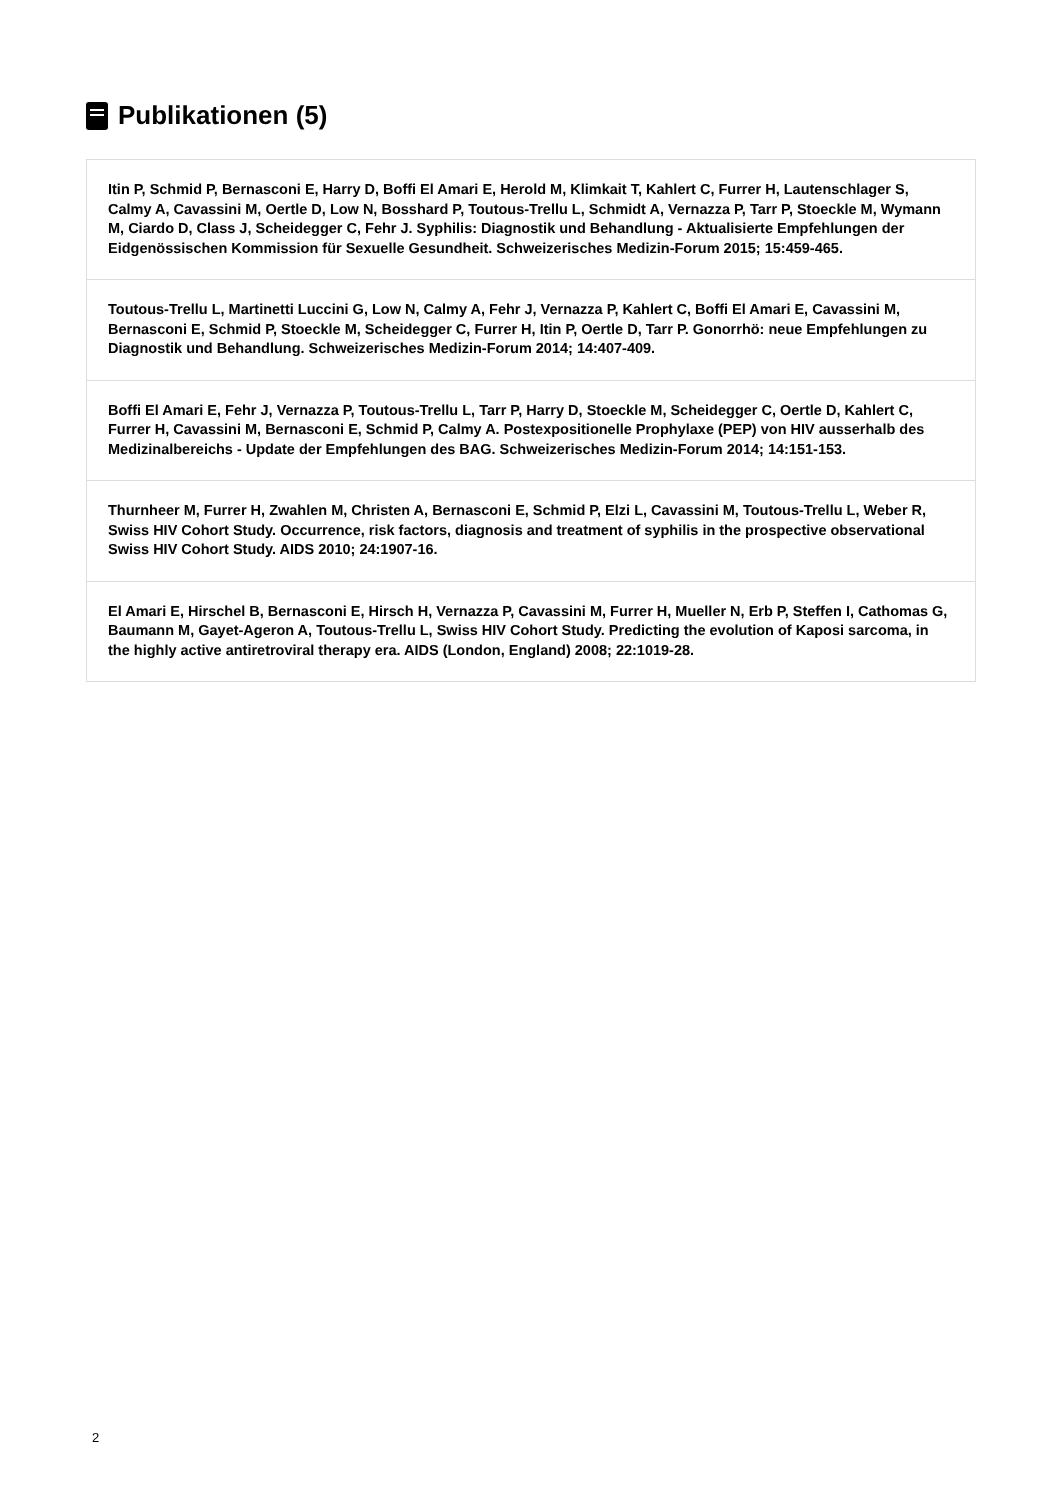Publikationen (5)
Itin P, Schmid P, Bernasconi E, Harry D, Boffi El Amari E, Herold M, Klimkait T, Kahlert C, Furrer H, Lautenschlager S, Calmy A, Cavassini M, Oertle D, Low N, Bosshard P, Toutous-Trellu L, Schmidt A, Vernazza P, Tarr P, Stoeckle M, Wymann M, Ciardo D, Class J, Scheidegger C, Fehr J. Syphilis: Diagnostik und Behandlung - Aktualisierte Empfehlungen der Eidgenössischen Kommission für Sexuelle Gesundheit. Schweizerisches Medizin-Forum 2015; 15:459-465.
Toutous-Trellu L, Martinetti Luccini G, Low N, Calmy A, Fehr J, Vernazza P, Kahlert C, Boffi El Amari E, Cavassini M, Bernasconi E, Schmid P, Stoeckle M, Scheidegger C, Furrer H, Itin P, Oertle D, Tarr P. Gonorrhö: neue Empfehlungen zu Diagnostik und Behandlung. Schweizerisches Medizin-Forum 2014; 14:407-409.
Boffi El Amari E, Fehr J, Vernazza P, Toutous-Trellu L, Tarr P, Harry D, Stoeckle M, Scheidegger C, Oertle D, Kahlert C, Furrer H, Cavassini M, Bernasconi E, Schmid P, Calmy A. Postexpositionelle Prophylaxe (PEP) von HIV ausserhalb des Medizinalbereichs - Update der Empfehlungen des BAG. Schweizerisches Medizin-Forum 2014; 14:151-153.
Thurnheer M, Furrer H, Zwahlen M, Christen A, Bernasconi E, Schmid P, Elzi L, Cavassini M, Toutous-Trellu L, Weber R, Swiss HIV Cohort Study. Occurrence, risk factors, diagnosis and treatment of syphilis in the prospective observational Swiss HIV Cohort Study. AIDS 2010; 24:1907-16.
El Amari E, Hirschel B, Bernasconi E, Hirsch H, Vernazza P, Cavassini M, Furrer H, Mueller N, Erb P, Steffen I, Cathomas G, Baumann M, Gayet-Ageron A, Toutous-Trellu L, Swiss HIV Cohort Study. Predicting the evolution of Kaposi sarcoma, in the highly active antiretroviral therapy era. AIDS (London, England) 2008; 22:1019-28.
2